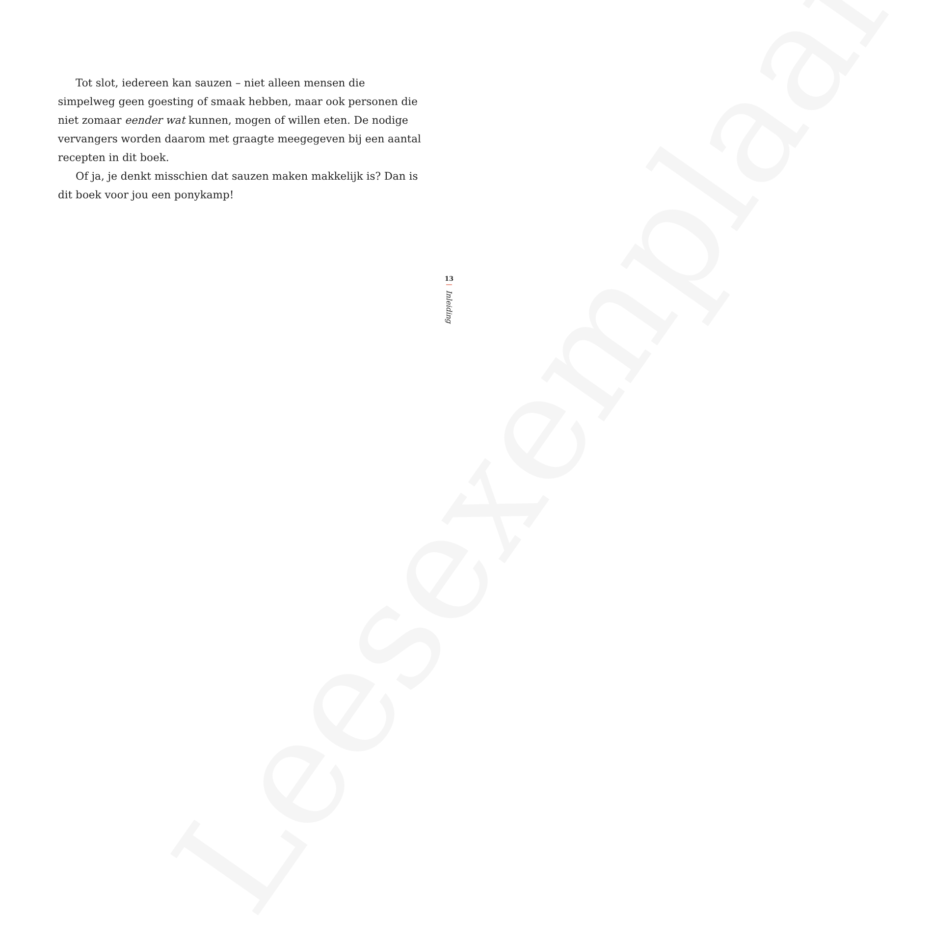Tot slot, iedereen kan sauzen – niet alleen mensen die simpelweg geen goesting of smaak hebben, maar ook personen die niet zomaar eender wat kunnen, mogen of willen eten. De nodige vervangers worden daarom met graagte meegegeven bij een aantal recepten in dit boek.
Of ja, je denkt misschien dat sauzen maken makkelijk is? Dan is dit boek voor jou een ponykamp!
13
Inleiding
Leesexemplaar